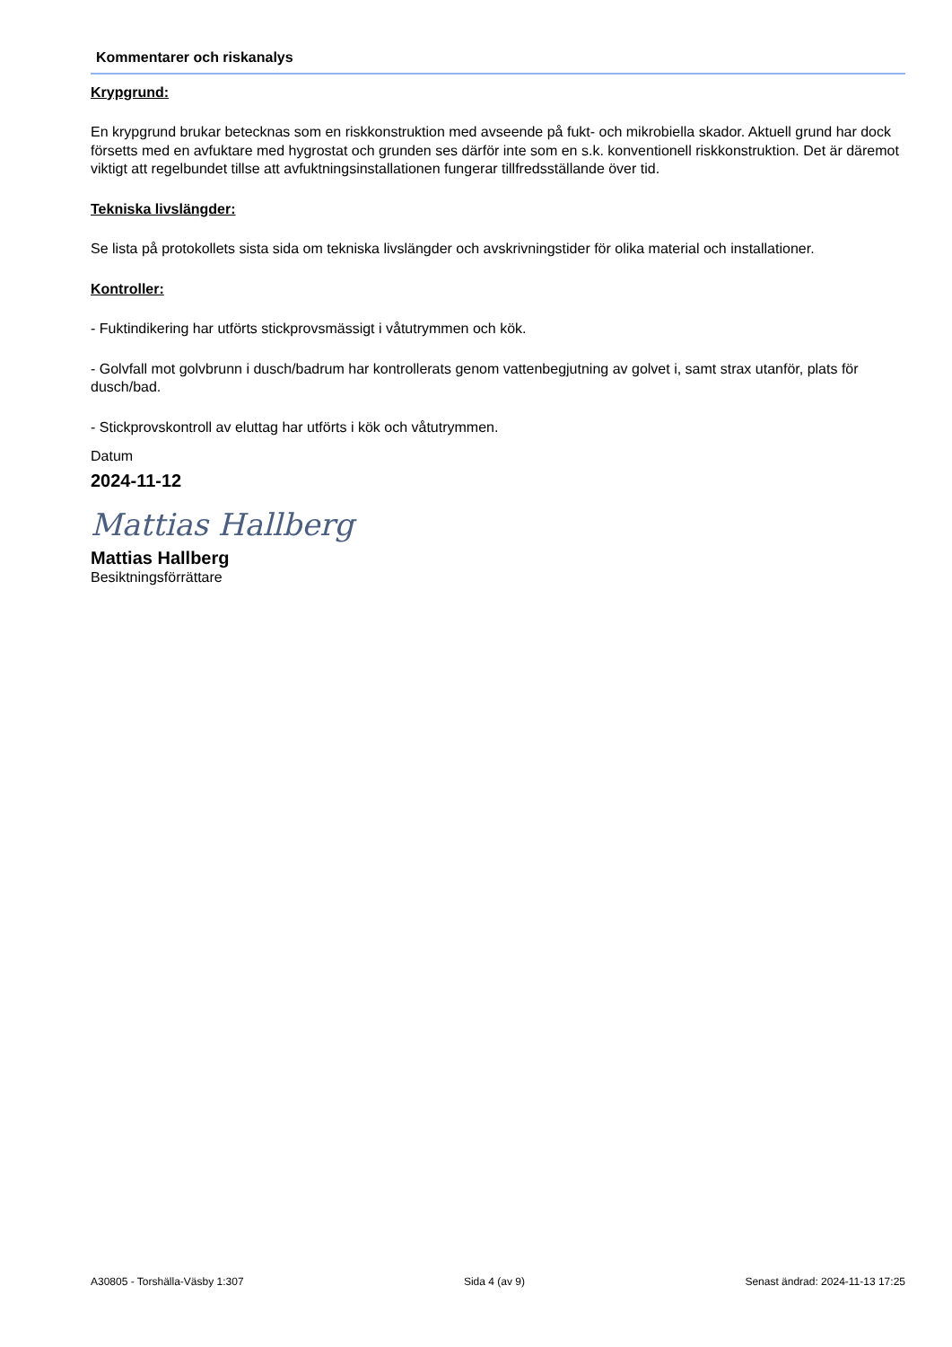Kommentarer och riskanalys
Krypgrund:
En krypgrund brukar betecknas som en riskkonstruktion med avseende på fukt- och mikrobiella skador. Aktuell grund har dock försetts med en avfuktare med hygrostat och grunden ses därför inte som en s.k. konventionell riskkonstruktion. Det är däremot viktigt att regelbundet tillse att avfuktningsinstallationen fungerar tillfredsställande över tid.
Tekniska livslängder:
Se lista på protokollets sista sida om tekniska livslängder och avskrivningstider för olika material och installationer.
Kontroller:
- Fuktindikering har utförts stickprovsmässigt i våtutrymmen och kök.
- Golvfall mot golvbrunn i dusch/badrum har kontrollerats genom vattenbegjutning av golvet i, samt strax utanför, plats för dusch/bad.
- Stickprovskontroll av eluttag har utförts i kök och våtutrymmen.
Datum
2024-11-12
Mattias Hallberg
Mattias Hallberg
Besiktningsförrättare
A30805 - Torshälla-Väsby 1:307 Sida 4 (av 9) Senast ändrad: 2024-11-13 17:25